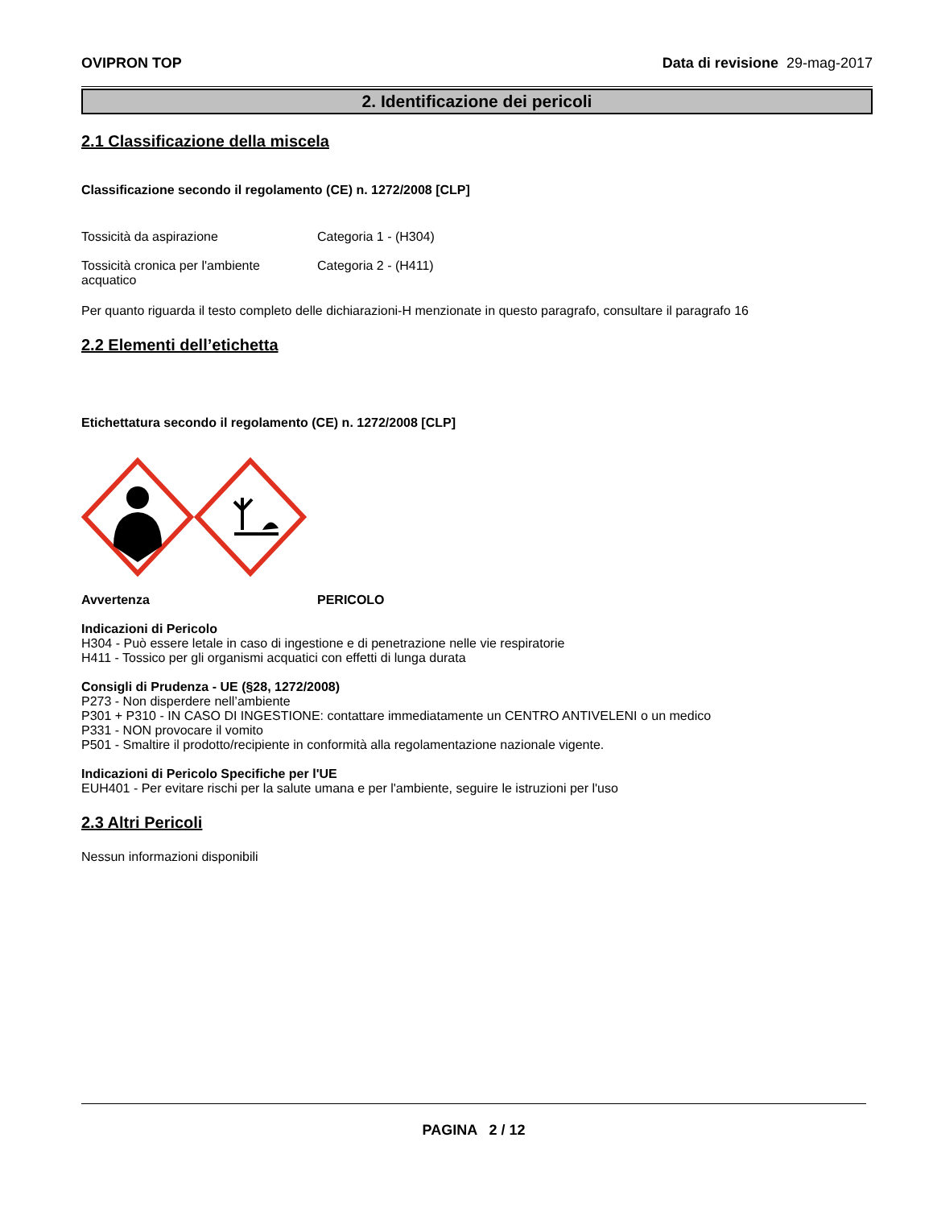OVIPRON TOP Data di revisione 29-mag-2017
2. Identificazione dei pericoli
2.1 Classificazione della miscela
Classificazione secondo il regolamento (CE) n. 1272/2008 [CLP]
Tossicità da aspirazione Categoria 1 - (H304)
Tossicità cronica per l'ambiente acquatico
Categoria 2 - (H411)
Per quanto riguarda il testo completo delle dichiarazioni-H menzionate in questo paragrafo, consultare il paragrafo 16
2.2 Elementi dell’etichetta
Etichettatura secondo il regolamento (CE) n. 1272/2008 [CLP]
Avvertenza PERICOLO
Indicazioni di Pericolo
H304 - Può essere letale in caso di ingestione e di penetrazione nelle vie respiratorie
H411 - Tossico per gli organismi acquatici con effetti di lunga durata
Consigli di Prudenza - UE (§28, 1272/2008)
P273 - Non disperdere nell’ambiente
P301 + P310 - IN CASO DI INGESTIONE: contattare immediatamente un CENTRO ANTIVELENI o un medico
P331 - NON provocare il vomito
P501 - Smaltire il prodotto/recipiente in conformità alla regolamentazione nazionale vigente.
Indicazioni di Pericolo Specifiche per l'UE
EUH401 - Per evitare rischi per la salute umana e per l'ambiente, seguire le istruzioni per l'uso
2.3 Altri Pericoli
Nessun informazioni disponibili
PAGINA 2 / 12